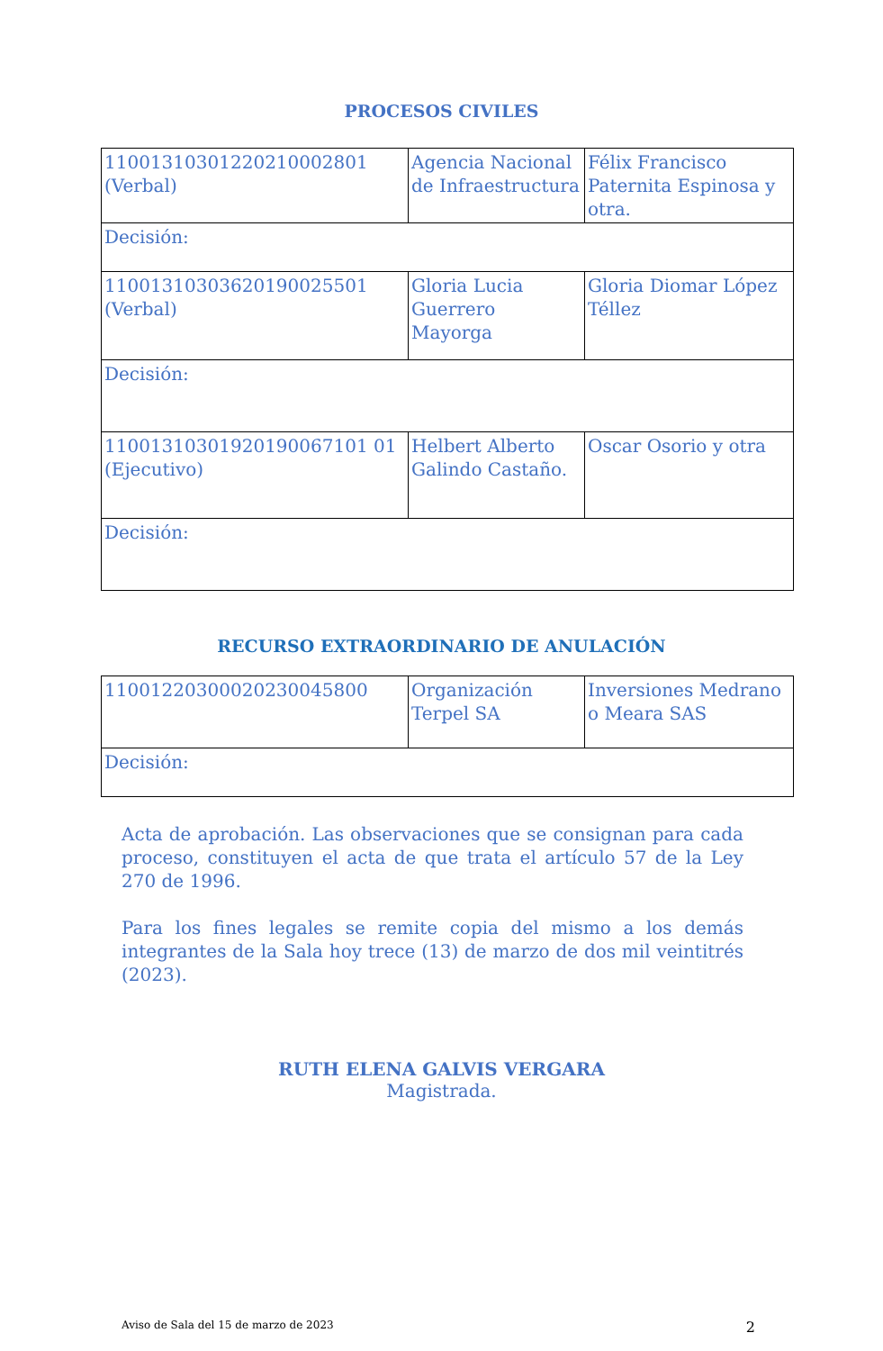PROCESOS CIVILES
| 11001310301220210002801 (Verbal) | Agencia Nacional de Infraestructura | Félix Francisco Paternita Espinosa y otra. |
| Decisión: | | |
| 11001310303620190025501 (Verbal) | Gloria Lucia Guerrero Mayorga | Gloria Diomar López Téllez |
| Decisión: | | |
| 11001310301920190067101 01 (Ejecutivo) | Helbert Alberto Galindo Castaño. | Oscar Osorio y otra |
| Decisión: | | |
RECURSO EXTRAORDINARIO DE ANULACIÓN
| 11001220300020230045800 | Organización Terpel SA | Inversiones Medrano o Meara SAS |
| Decisión: | | |
Acta de aprobación. Las observaciones que se consignan para cada proceso, constituyen el acta de que trata el artículo 57 de la Ley 270 de 1996.
Para los fines legales se remite copia del mismo a los demás integrantes de la Sala hoy trece (13) de marzo de dos mil veintitrés (2023).
RUTH ELENA GALVIS VERGARA
Magistrada.
Aviso de Sala del 15 de marzo de 2023 2